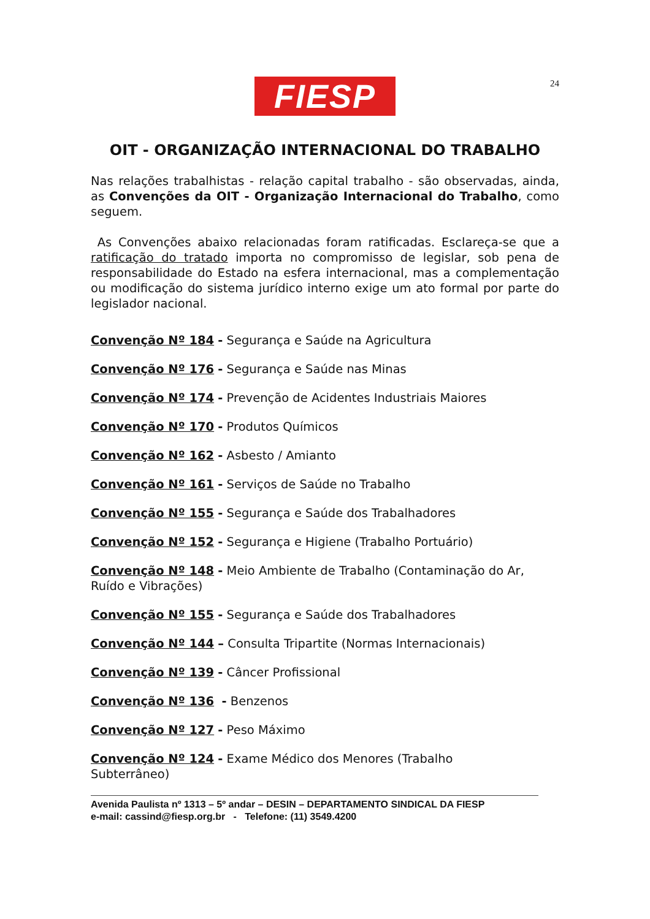24
FIESP
OIT - ORGANIZAÇÃO INTERNACIONAL DO TRABALHO
Nas relações trabalhistas - relação capital trabalho - são observadas, ainda, as Convenções da OIT - Organização Internacional do Trabalho, como seguem.
As Convenções abaixo relacionadas foram ratificadas. Esclareça-se que a ratificação do tratado importa no compromisso de legislar, sob pena de responsabilidade do Estado na esfera internacional, mas a complementação ou modificação do sistema jurídico interno exige um ato formal por parte do legislador nacional.
Convenção Nº 184 - Segurança e Saúde na Agricultura
Convenção Nº 176 - Segurança e Saúde nas Minas
Convenção Nº 174 - Prevenção de Acidentes Industriais Maiores
Convenção Nº 170 - Produtos Químicos
Convenção Nº 162 - Asbesto / Amianto
Convenção Nº 161 - Serviços de Saúde no Trabalho
Convenção Nº 155 - Segurança e Saúde dos Trabalhadores
Convenção Nº 152 - Segurança e Higiene (Trabalho Portuário)
Convenção Nº 148 - Meio Ambiente de Trabalho (Contaminação do Ar, Ruído e Vibrações)
Convenção Nº 155 - Segurança e Saúde dos Trabalhadores
Convenção Nº 144 – Consulta Tripartite (Normas Internacionais)
Convenção Nº 139 - Câncer Profissional
Convenção Nº 136 - Benzenos
Convenção Nº 127 - Peso Máximo
Convenção Nº 124 - Exame Médico dos Menores (Trabalho
Subterrâneo)
Avenida Paulista nº 1313 – 5º andar – DESIN – DEPARTAMENTO SINDICAL DA FIESP
e-mail: cassind@fiesp.org.br - Telefone: (11) 3549.4200